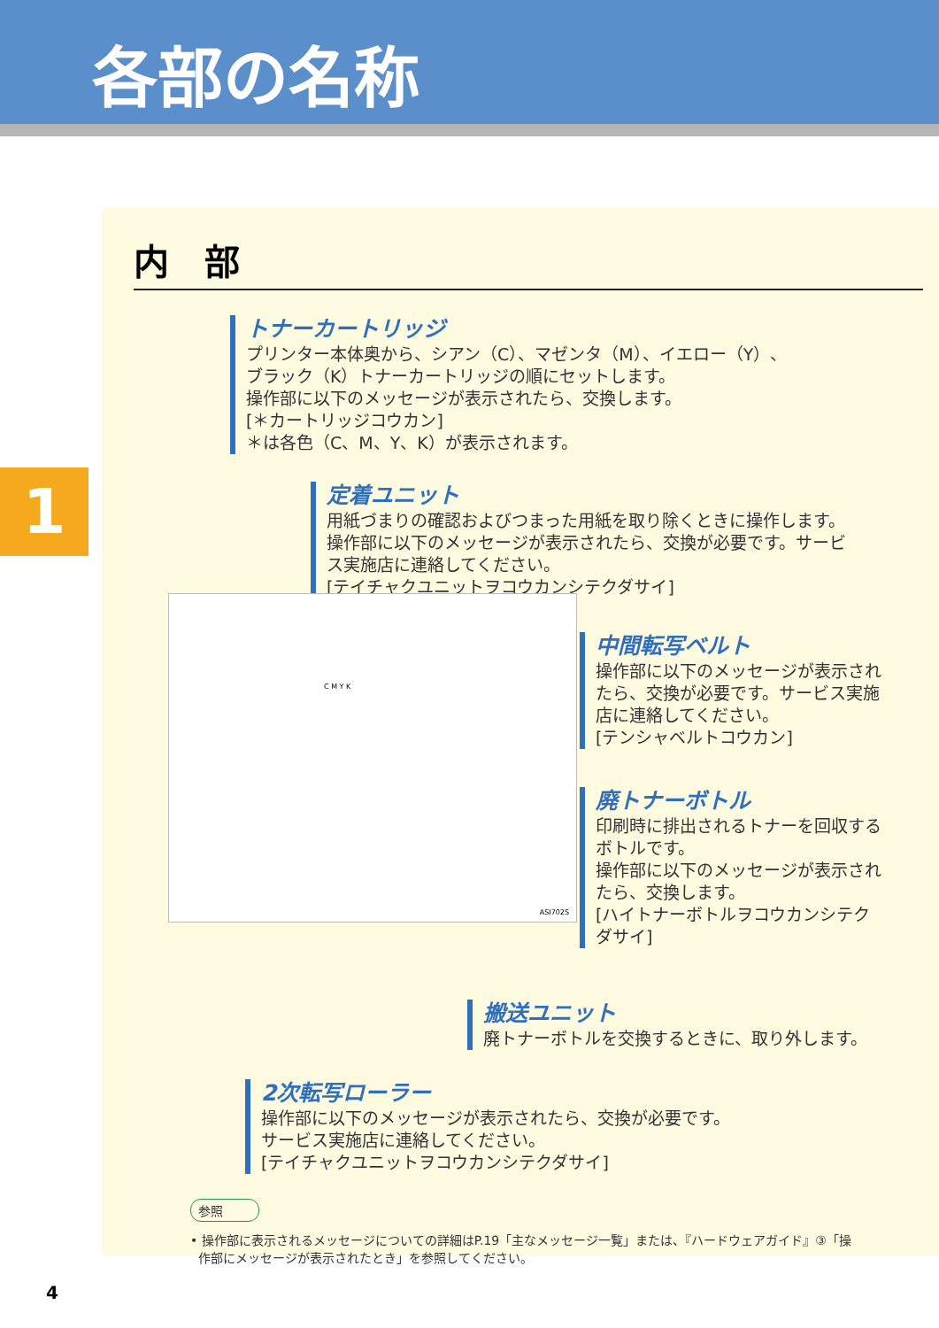各部の名称
1
内　部
トナーカートリッジ
プリンター本体奥から、シアン（C）、マゼンタ（M）、イエロー（Y）、
ブラック（K）トナーカートリッジの順にセットします。
操作部に以下のメッセージが表示されたら、交換します。
[＊カートリッジコウカン]
＊は各色（C、M、Y、K）が表示されます。
定着ユニット
用紙づまりの確認およびつまった用紙を取り除くときに操作します。
操作部に以下のメッセージが表示されたら、交換が必要です。サービ
ス実施店に連絡してください。
[テイチャクユニットヲコウカンシテクダサイ]
中間転写ベルト
操作部に以下のメッセージが表示され
たら、交換が必要です。サービス実施
店に連絡してください。
[テンシャベルトコウカン]
廃トナーボトル
印刷時に排出されるトナーを回収する
ボトルです。
操作部に以下のメッセージが表示され
たら、交換します。
[ハイトナーボトルヲコウカンシテク
ダサイ]
搬送ユニット
廃トナーボトルを交換するときに、取り外します。
2次転写ローラー
操作部に以下のメッセージが表示されたら、交換が必要です。
サービス実施店に連絡してください。
[テイチャクユニットヲコウカンシテクダサイ]
参照
• 操作部に表示されるメッセージについての詳細はP.19「主なメッセージ一覧」または、『ハードウェアガイド』③「操
作部にメッセージが表示されたとき」を参照してください。
C M Y K
ASI702S
4